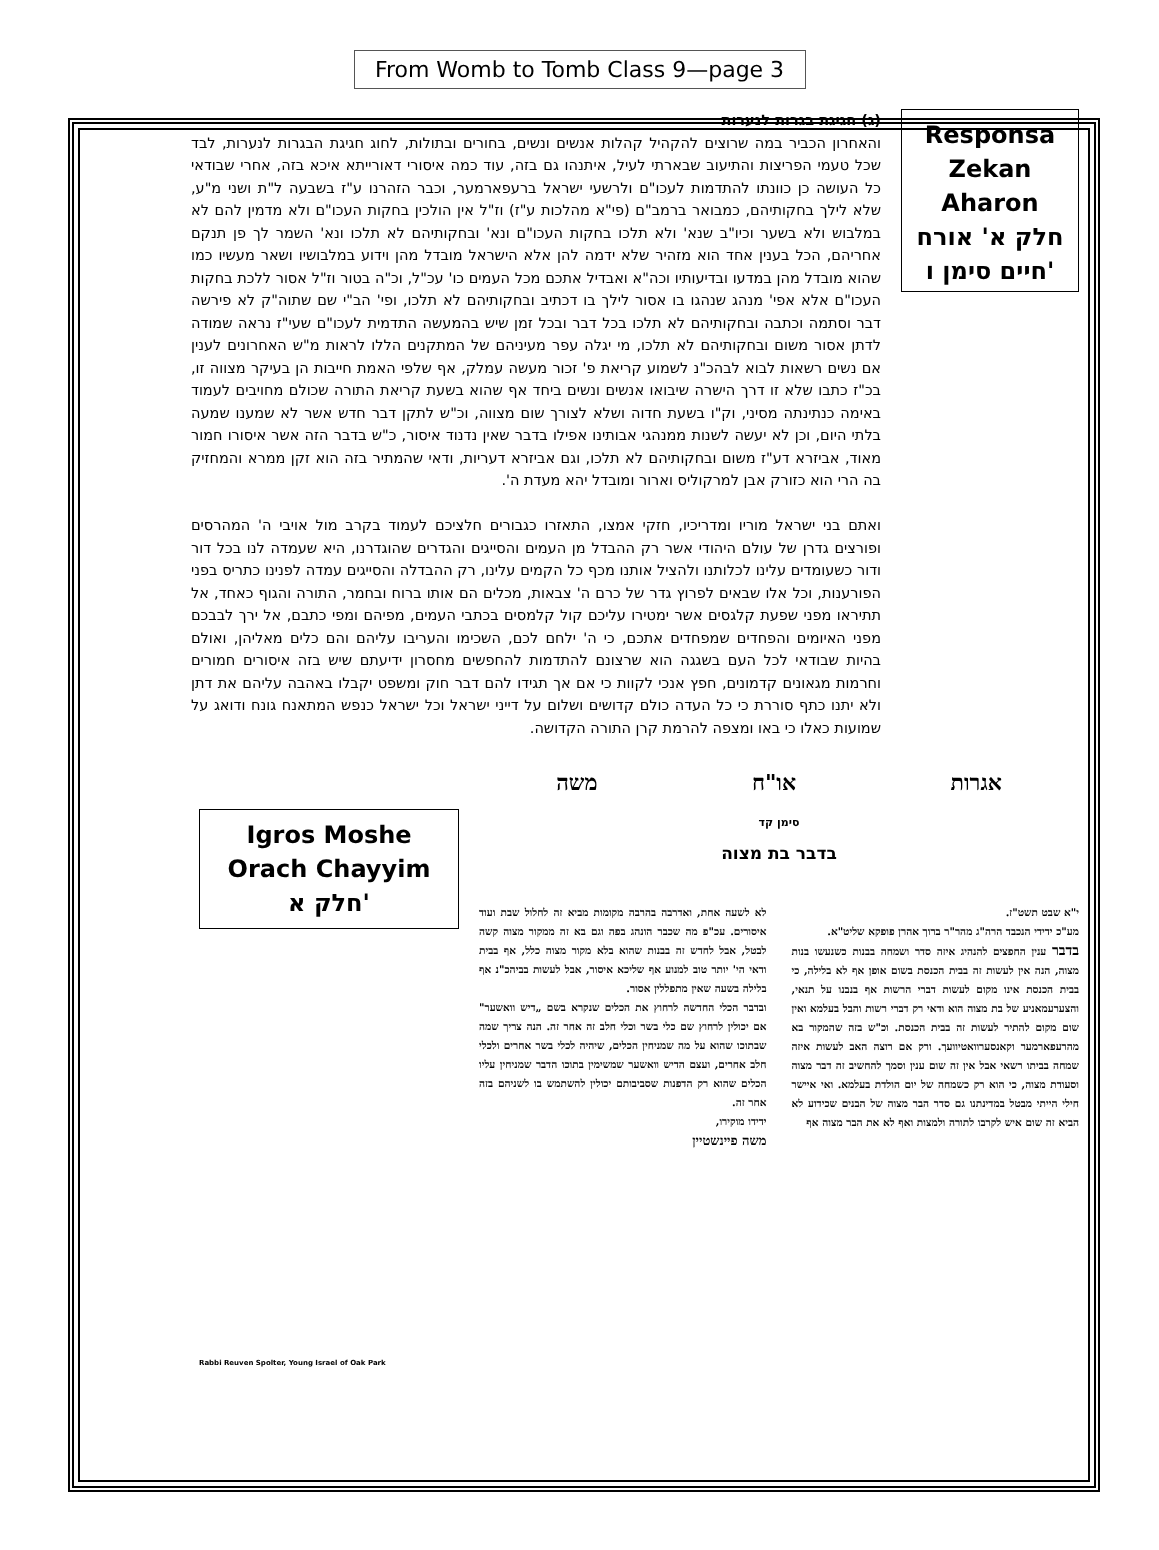From Womb to Tomb Class 9—page 3
Responsa
Zekan
Aharon
חלק א' אורח חיים סימן ו'
(ג) חגיגת בגרות לנערות
והאחרון הכביר במה שרוצים להקהיל קהלות אנשים ונשים, בחורים ובתולות, לחוג חגיגת הבגרות לנערות, לבד שכל טעמי הפריצות והתיעוב שבארתי לעיל, איתנהו גם בזה, עוד כמה איסורי דאורייתא איכא בזה, אחרי שבודאי כל העושה כן כוונתו להתדמות לעכו"ם ולרשעי ישראל ברעפארמער, וכבר הזהרנו ע"ז בשבעה ל"ת ושני מ"ע, שלא לילך בחקותיהם, כמבואר ברמב"ם (פי"א מהלכות ע"ז) וז"ל אין הולכין בחקות העכו"ם ולא מדמין להם לא במלבוש ולא בשער וכיו"ב שנא' ולא תלכו בחקות העכו"ם ונא' ובחקותיהם לא תלכו ונא' השמר לך פן תנקם אחריהם, הכל בענין אחד הוא מזהיר שלא ידמה להן אלא הישראל מובדל מהן וידוע במלבושיו ושאר מעשיו כמו שהוא מובדל מהן במדעו ובדיעותיו וכה"א ואבדיל אתכם מכל העמים כו' עכ"ל, וכ"ה בטור וז"ל אסור ללכת בחקות העכו"ם אלא אפי' מנהג שנהגו בו אסור לילך בו דכתיב ובחקותיהם לא תלכו, ופי' הב"י שם שתוה"ק לא פירשה דבר וסתמה וכתבה ובחקותיהם לא תלכו בכל דבר ובכל זמן שיש בהמעשה התדמית לעכו"ם שעי"ז נראה שמודה לדתן אסור משום ובחקותיהם לא תלכו, מי יגלה עפר מעיניהם של המתקנים הללו לראות מ"ש האחרונים לענין אם נשים רשאות לבוא לבהכ"נ לשמוע קריאת פ' זכור מעשה עמלק, אף שלפי האמת חייבות הן בעיקר מצווה זו, בכ"ז כתבו שלא זו דרך הישרה שיבואו אנשים ונשים ביחד אף שהוא בשעת קריאת התורה שכולם מחויבים לעמוד באימה כנתינתה מסיני, וק"ו בשעת חדוה ושלא לצורך שום מצווה, וכ"ש לתקן דבר חדש אשר לא שמענו שמעה בלתי היום, וכן לא יעשה לשנות ממנהגי אבותינו אפילו בדבר שאין נדנוד איסור, כ"ש בדבר הזה אשר איסורו חמור מאוד, אביזרא דע"ז משום ובחקותיהם לא תלכו, וגם אביזרא דעריות, ודאי שהמתיר בזה הוא זקן ממרא והמחזיק בה הרי הוא כזורק אבן למרקוליס וארור ומובדל יהא מעדת ה'.
ואתם בני ישראל מוריו ומדריכיו, חזקי אמצו, התאזרו כגבורים חלציכם לעמוד בקרב מול אויבי ה' המהרסים ופורצים גדרן של עולם היהודי אשר רק ההבדל מן העמים והסייגים והגדרים שהוגדרנו, היא שעמדה לנו בכל דור ודור כשעומדים עלינו לכלותנו ולהציל אותנו מכף כל הקמים עלינו, רק ההבדלה והסייגים עמדה לפנינו כתריס בפני הפורענות, וכל אלו שבאים לפרוץ גדר של כרם ה' צבאות, מכלים הם אותו ברוח ובחמר, התורה והגוף כאחד, אל תתיראו מפני שפעת קלגסים אשר ימטירו עליכם קול קלמסים בכתבי העמים, מפיהם ומפי כתבם, אל ירך לבבכם מפני האיומים והפחדים שמפחדים אתכם, כי ה' ילחם לכם, השכימו והעריבו עליהם והם כלים מאליהן, ואולם בהיות שבודאי לכל העם בשגגה הוא שרצונם להתדמות להחפשים מחסרון ידיעתם שיש בזה איסורים חמורים וחרמות מגאונים קדמונים, חפץ אנכי לקוות כי אם אך תגידו להם דבר חוק ומשפט יקבלו באהבה עליהם את דתן ולא יתנו כתף סוררת כי כל העדה כולם קדושים ושלום על דייני ישראל וכל ישראל כנפש המתאנח גונח ודואג על שמועות כאלו כי באו ומצפה להרמת קרן התורה הקדושה.
אגרות או"ח משה
סימן קד
בדבר בת מצוה
י"א שבט תשט"ז.
מע"כ ידידי הנכבד הרה"ג מהר"ר ברוך אהרן פופקא שליט"א.
בדבר ענין החפצים להנהיג איזה סדר ושמחה בבנות כשנעשו בנות מצוה, הנה אין לעשות זה בבית הכנסת בשום אופן אף לא בלילה, כי בבית הכנסת אינו מקום לעשות דברי הרשות אף בנבנו על תנאי, והצערעמאניע של בת מצוה הוא ודאי רק דברי רשות והבל בעלמא ואין שום מקום להתיר לעשות זה בבית הכנסת. וכ"ש בזה שהמקור בא מהרעפארמער וקאנסערוואטיוועך. ורק אם רוצה האב לעשות איזה שמחה בביתו רשאי אבל אין זה שום ענין וסמך להחשיב זה דבר מצוה וסעודת מצוה, כי הוא רק כשמחה של יום הולדת בעלמא. ואי איישר חילי הייתי מבטל במדינתנו גם סדר הבר מצוה של הבנים שכידוע לא הביא זה שום איש לקרבו לתורה ולמצות ואף לא את הבר מצוה אף
לא לשעה אחת, ואדרבה בהרבה מקומות מביא זה לחלול שבת ועוד איסורים. עכ"פ מה שכבר הונהג בפה וגם בא זה ממקור מצוה קשה לבטל, אבל לחדש זה בבנות שהוא בלא מקור מצוה כלל, אף בבית ודאי הי' יותר טוב למנוע אף שליכא איסור, אבל לעשות בביהכ"נ אף בלילה בשעה שאין מתפללין אסור.
ובדבר הכלי החדשה לרחוץ את הכלים שנקרא בשם „דיש וואשער" אם יכולין לרחוץ שם כלי בשר וכלי חלב זה אחר זה. הנה צריך שמה שבתוכו שהוא על מה שמניחין הכלים, שיהיה לכלי בשר אחרים ולכלי חלב אחרים, ועצם הדיש וואשער שמשימין בתוכו הדבר שמניחין עליו הכלים שהוא רק הדפנות שסביבותם יכולין להשתמש בו לשניהם בזה אחר זה.
ידידו מוקירו,
משה פיינשטיין
Igros Moshe
Orach Chayyim
חלק א'
Rabbi Reuven Spolter, Young Israel of Oak Park